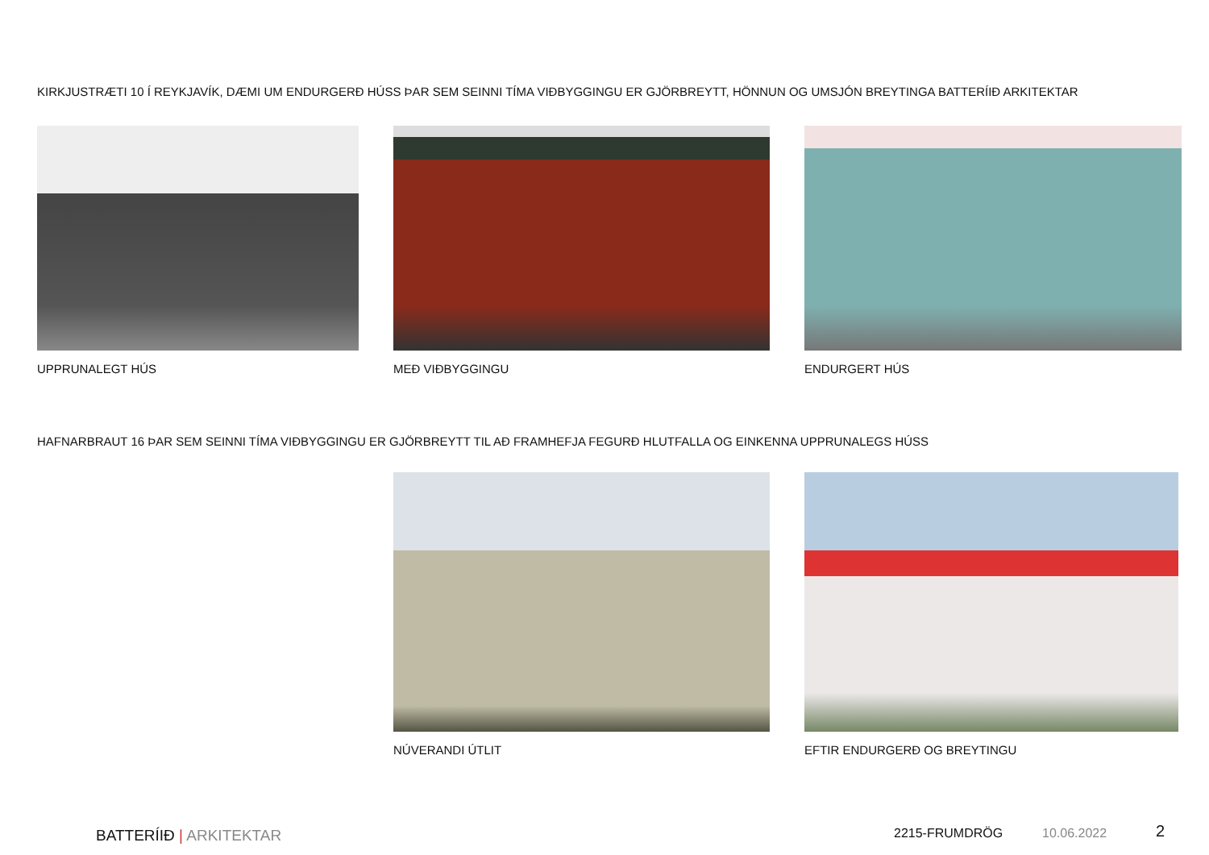KIRKJUSTRÆTI 10 Í REYKJAVÍK, DÆMI UM ENDURGERÐ HÚSS ÞAR SEM SEINNI TÍMA VIÐBYGGINGU ER GJÖRBREYTT, HÖNNUN OG UMSJÓN BREYTINGA BATTERÍIÐ ARKITEKTAR
UPPRUNALEGT HÚS MEÐ VIÐBYGGINGU ENDURGERT HÚS
HAFNARBRAUT 16 ÞAR SEM SEINNI TÍMA VIÐBYGGINGU ER GJÖRBREYTT TIL AÐ FRAMHEFJA FEGURÐ HLUTFALLA OG EINKENNA UPPRUNALEGS HÚSS
NÚVERANDI ÚTLIT EFTIR ENDURGERÐ OG BREYTINGU
BATTERÍIÐ | ARKITEKTAR 2215-FRUMDRÖG 10.06.2022 2